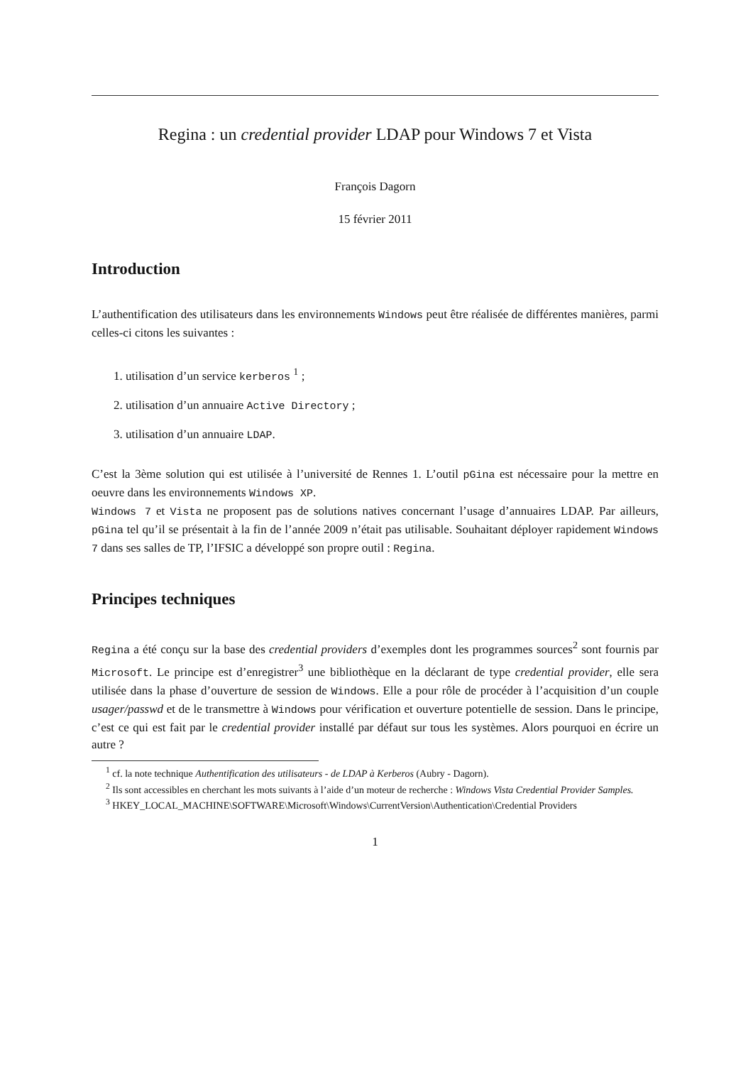Regina : un credential provider LDAP pour Windows 7 et Vista
François Dagorn
15 février 2011
Introduction
L’authentification des utilisateurs dans les environnements Windows peut être réalisée de différentes manières, parmi celles-ci citons les suivantes :
1. utilisation d’un service kerberos <sup>1</sup> ;
2. utilisation d’un annuaire Active Directory ;
3. utilisation d’un annuaire LDAP.
C’est la 3ème solution qui est utilisée à l’université de Rennes 1. L’outil pGina est nécessaire pour la mettre en oeuvre dans les environnements Windows XP.
Windows 7 et Vista ne proposent pas de solutions natives concernant l’usage d’annuaires LDAP. Par ailleurs, pGina tel qu’il se présentait à la fin de l’année 2009 n’était pas utilisable. Souhaitant déployer rapidement Windows 7 dans ses salles de TP, l’IFSIC a développé son propre outil : Regina.
Principes techniques
Regina a été conçu sur la base des credential providers d’exemples dont les programmes sources<sup>2</sup> sont fournis par Microsoft. Le principe est d’enregistrer<sup>3</sup> une bibliothèque en la déclarant de type credential provider, elle sera utilisée dans la phase d’ouverture de session de Windows. Elle a pour rôle de procéder à l’acquisition d’un couple usager/passwd et de le transmettre à Windows pour vérification et ouverture potentielle de session. Dans le principe, c’est ce qui est fait par le credential provider installé par défaut sur tous les systèmes. Alors pourquoi en écrire un autre ?
<sup>1</sup> cf. la note technique Authentification des utilisateurs - de LDAP à Kerberos (Aubry - Dagorn).
<sup>2</sup> Ils sont accessibles en cherchant les mots suivants à l’aide d’un moteur de recherche : Windows Vista Credential Provider Samples.
<sup>3</sup> HKEY_LOCAL_MACHINE\SOFTWARE\Microsoft\Windows\CurrentVersion\Authentication\Credential Providers
1